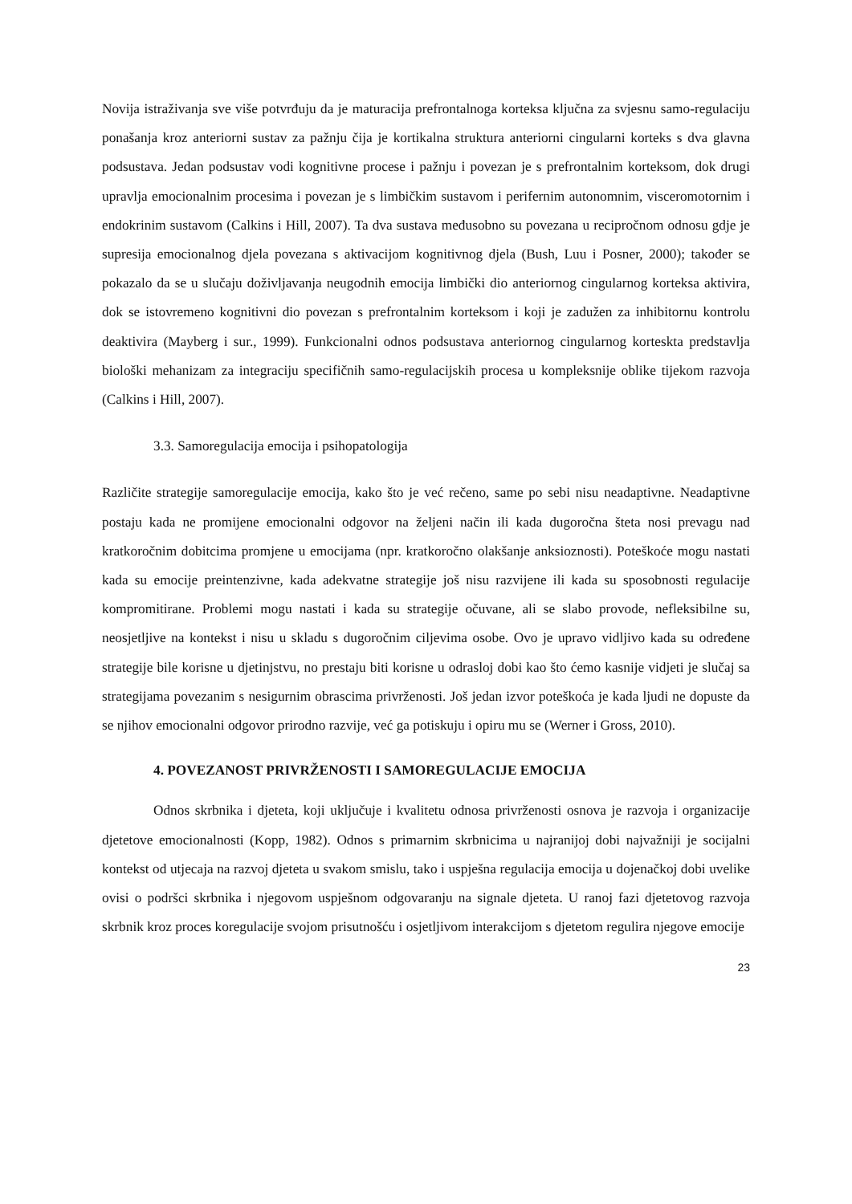Novija istraživanja sve više potvrđuju da je maturacija prefrontalnoga korteksa ključna za svjesnu samo-regulaciju ponašanja kroz anteriorni sustav za pažnju čija je kortikalna struktura anteriorni cingularni korteks s dva glavna podsustava. Jedan podsustav vodi kognitivne procese i pažnju i povezan je s prefrontalnim korteksom, dok drugi upravlja emocionalnim procesima i povezan je s limbičkim sustavom i perifernim autonomnim, visceromotornim i endokrinim sustavom (Calkins i Hill, 2007). Ta dva sustava međusobno su povezana u recipročnom odnosu gdje je supresija emocionalnog djela povezana s aktivacijom kognitivnog djela (Bush, Luu i Posner, 2000); također se pokazalo da se u slučaju doživljavanja neugodnih emocija limbički dio anteriornog cingularnog korteksa aktivira, dok se istovremeno kognitivni dio povezan s prefrontalnim korteksom i koji je zadužen za inhibitornu kontrolu deaktivira (Mayberg i sur., 1999). Funkcionalni odnos podsustava anteriornog cingularnog korteskta predstavlja biološki mehanizam za integraciju specifičnih samo-regulacijskih procesa u kompleksnije oblike tijekom razvoja (Calkins i Hill, 2007).
3.3. Samoregulacija emocija i psihopatologija
Različite strategije samoregulacije emocija, kako što je već rečeno, same po sebi nisu neadaptivne. Neadaptivne postaju kada ne promijene emocionalni odgovor na željeni način ili kada dugoročna šteta nosi prevagu nad kratkoročnim dobitcima promjene u emocijama (npr. kratkoročno olakšanje anksioznosti). Poteškoće mogu nastati kada su emocije preintenzivne, kada adekvatne strategije još nisu razvijene ili kada su sposobnosti regulacije kompromitirane. Problemi mogu nastati i kada su strategije očuvane, ali se slabo provode, nefleksibilne su, neosjetljive na kontekst i nisu u skladu s dugoročnim ciljevima osobe. Ovo je upravo vidljivo kada su određene strategije bile korisne u djetinjstvu, no prestaju biti korisne u odrasloj dobi kao što ćemo kasnije vidjeti je slučaj sa strategijama povezanim s nesigurnim obrascima privrženosti. Još jedan izvor poteškoća je kada ljudi ne dopuste da se njihov emocionalni odgovor prirodno razvije, već ga potiskuju i opiru mu se (Werner i Gross, 2010).
4. POVEZANOST PRIVRŽENOSTI I SAMOREGULACIJE EMOCIJA
Odnos skrbnika i djeteta, koji uključuje i kvalitetu odnosa privrženosti osnova je razvoja i organizacije djetetove emocionalnosti (Kopp, 1982). Odnos s primarnim skrbnicima u najranijoj dobi najvažniji je socijalni kontekst od utjecaja na razvoj djeteta u svakom smislu, tako i uspješna regulacija emocija u dojenačkoj dobi uvelike ovisi o podršci skrbnika i njegovom uspješnom odgovaranju na signale djeteta. U ranoj fazi djetetovog razvoja skrbnik kroz proces koregulacije svojom prisutnošću i osjetljivom interakcijom s djetetom regulira njegove emocije
23